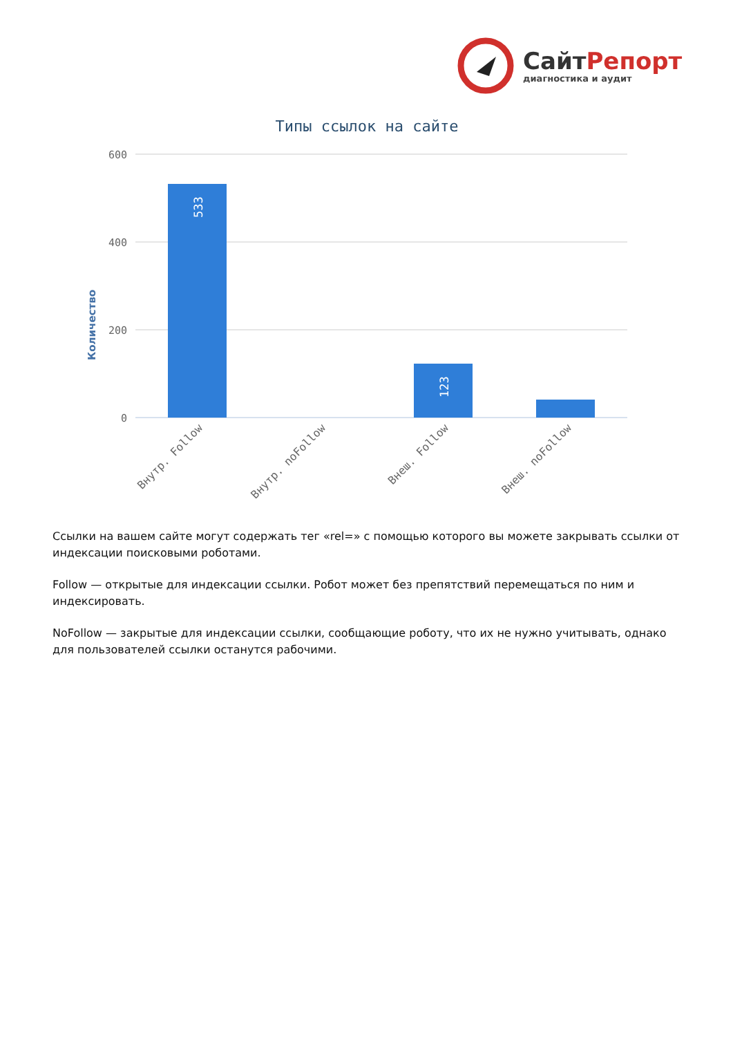СайтРепорт
диагностика и аудит
Типы ссылок на сайте
Количество
600
400
200
0
533
123
Внутр. Follow
Внутр. noFollow
Внеш. Follow
Внеш. noFollow
Ссылки на вашем сайте могут содержать тег «rel=» с помощью которого вы можете закрывать ссылки от индексации поисковыми роботами.
Follow — открытые для индексации ссылки. Робот может без препятствий перемещаться по ним и индексировать.
NoFollow — закрытые для индексации ссылки, сообщающие роботу, что их не нужно учитывать, однако для пользователей ссылки останутся рабочими.